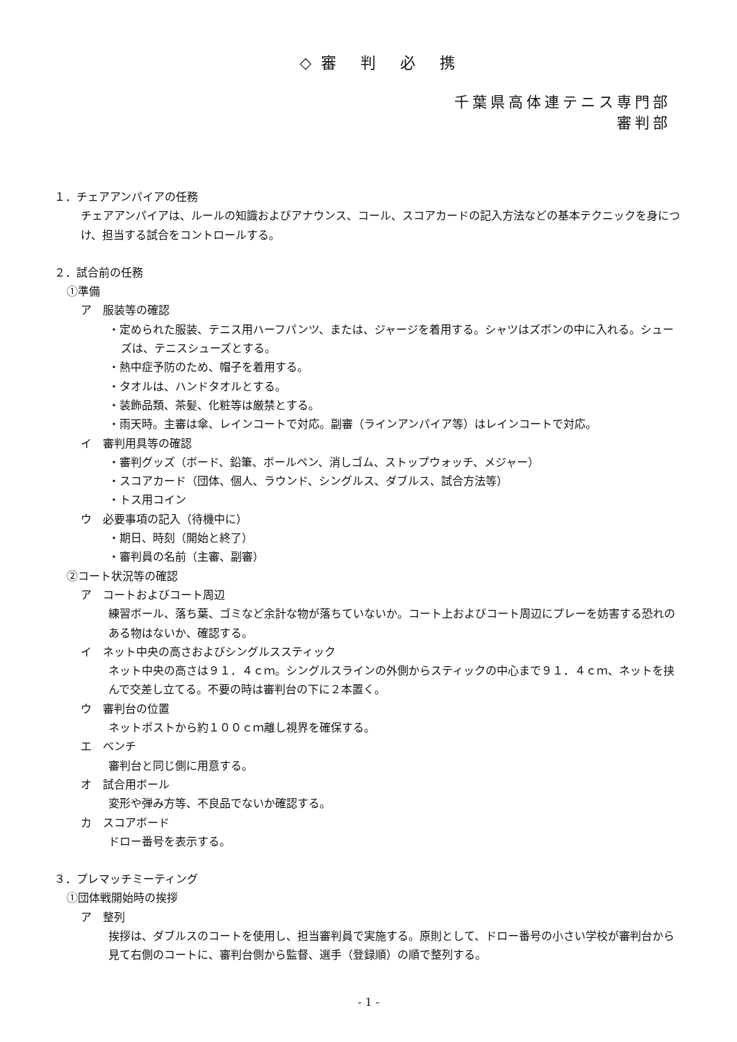◇審 判 必 携
千葉県高体連テニス専門部
審判部
１．チェアアンパイアの任務
チェアアンパイアは、ルールの知識およびアナウンス、コール、スコアカードの記入方法などの基本テクニックを身につけ、担当する試合をコントロールする。
２．試合前の任務
①準備
ア　服装等の確認
・定められた服装、テニス用ハーフパンツ、または、ジャージを着用する。シャツはズボンの中に入れる。シューズは、テニスシューズとする。
・熱中症予防のため、帽子を着用する。
・タオルは、ハンドタオルとする。
・装飾品類、茶髪、化粧等は厳禁とする。
・雨天時。主審は傘、レインコートで対応。副審（ラインアンパイア等）はレインコートで対応。
イ　審判用具等の確認
・審判グッズ（ボード、鉛筆、ボールペン、消しゴム、ストップウォッチ、メジャー）
・スコアカード（団体、個人、ラウンド、シングルス、ダブルス、試合方法等）
・トス用コイン
ウ　必要事項の記入（待機中に）
・期日、時刻（開始と終了）
・審判員の名前（主審、副審）
②コート状況等の確認
ア　コートおよびコート周辺
練習ボール、落ち葉、ゴミなど余計な物が落ちていないか。コート上およびコート周辺にプレーを妨害する恐れのある物はないか、確認する。
イ　ネット中央の高さおよびシングルススティック
ネット中央の高さは９１．４ｃｍ。シングルスラインの外側からスティックの中心まで９１．４ｃｍ、ネットを挟んで交差し立てる。不要の時は審判台の下に２本置く。
ウ　審判台の位置
ネットポストから約１００ｃｍ離し視界を確保する。
エ　ベンチ
審判台と同じ側に用意する。
オ　試合用ボール
変形や弾み方等、不良品でないか確認する。
カ　スコアボード
ドロー番号を表示する。
３．プレマッチミーティング
①団体戦開始時の挨拶
ア　整列
挨拶は、ダブルスのコートを使用し、担当審判員で実施する。原則として、ドロー番号の小さい学校が審判台から見て右側のコートに、審判台側から監督、選手（登録順）の順で整列する。
- 1 -